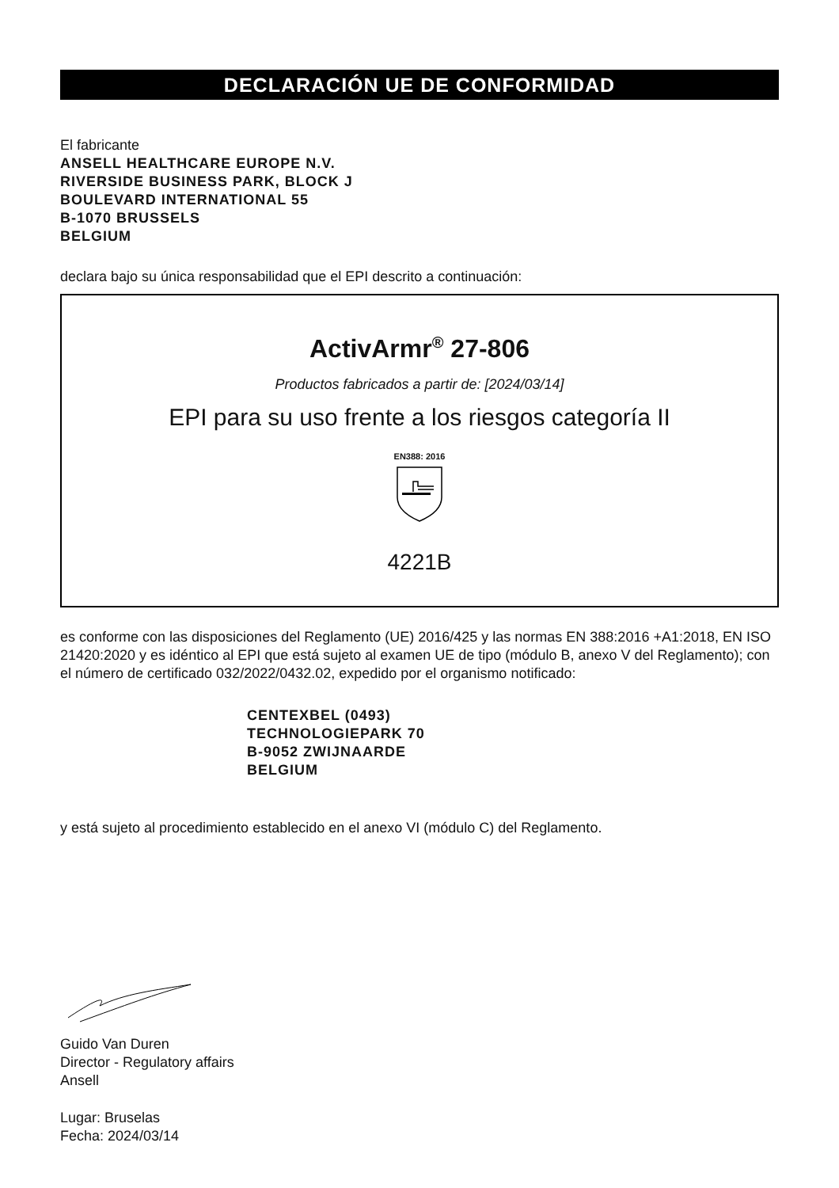DECLARACIÓN UE DE CONFORMIDAD
El fabricante
ANSELL HEALTHCARE EUROPE N.V.
RIVERSIDE BUSINESS PARK, BLOCK J
BOULEVARD INTERNATIONAL 55
B-1070 BRUSSELS
BELGIUM
declara bajo su única responsabilidad que el EPI descrito a continuación:
ActivArmr<sup>®</sup> 27-806
Productos fabricados a partir de: [2024/03/14]
EPI para su uso frente a los riesgos categoría II
EN388: 2016
4221B
es conforme con las disposiciones del Reglamento (UE) 2016/425 y las normas EN 388:2016 +A1:2018, EN ISO 21420:2020 y es idéntico al EPI que está sujeto al examen UE de tipo (módulo B, anexo V del Reglamento); con el número de certificado 032/2022/0432.02, expedido por el organismo notificado:
CENTEXBEL (0493)
TECHNOLOGIEPARK 70
B-9052 ZWIJNAARDE
BELGIUM
y está sujeto al procedimiento establecido en el anexo VI (módulo C) del Reglamento.
Guido Van Duren
Director - Regulatory affairs
Ansell
Lugar: Bruselas
Fecha: 2024/03/14